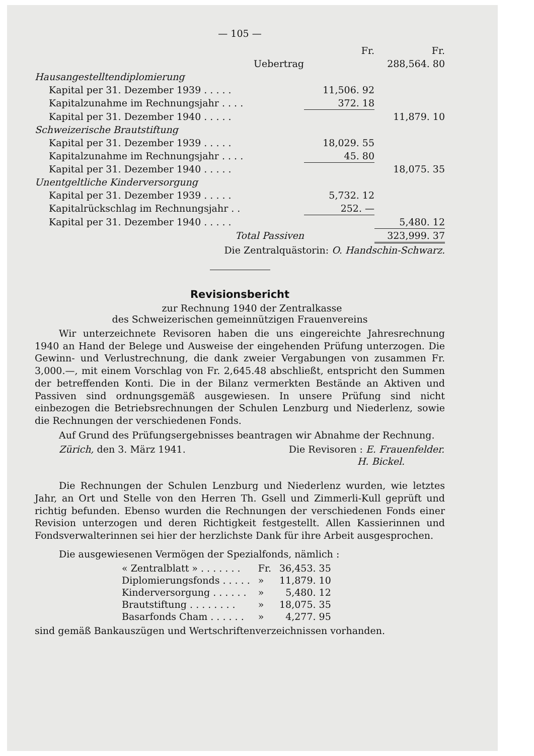— 105 —
| | Fr. | Fr. |
| Uebertrag | | 288,564. 80 |
| Hausangestelltendiplomierung | | |
| Kapital per 31. Dezember 1939 . . . . . | 11,506. 92 | |
| Kapitalzunahme im Rechnungsjahr . . . . | 372. 18 | |
| Kapital per 31. Dezember 1940 . . . . . | | 11,879. 10 |
| Schweizerische Brautstiftung | | |
| Kapital per 31. Dezember 1939 . . . . . | 18,029. 55 | |
| Kapitalzunahme im Rechnungsjahr . . . . | 45. 80 | |
| Kapital per 31. Dezember 1940 . . . . . | | 18,075. 35 |
| Unentgeltliche Kinderversorgung | | |
| Kapital per 31. Dezember 1939 . . . . . | 5,732. 12 | |
| Kapitalrückschlag im Rechnungsjahr . . | 252. — | |
| Kapital per 31. Dezember 1940 . . . . . | | 5,480. 12 |
| Total Passiven | | 323,999. 37 |
| Die Zentralquästorin: O. Handschin-Schwarz. | | |
Revisionsbericht
zur Rechnung 1940 der Zentralkasse
des Schweizerischen gemeinnützigen Frauenvereins
Wir unterzeichnete Revisoren haben die uns eingereichte Jahresrechnung 1940 an Hand der Belege und Ausweise der eingehenden Prüfung unterzogen. Die Gewinn- und Verlustrechnung, die dank zweier Vergabungen von zusammen Fr. 3,000.—, mit einem Vorschlag von Fr. 2,645.48 abschließt, entspricht den Summen der betreffenden Konti. Die in der Bilanz vermerkten Bestände an Aktiven und Passiven sind ordnungsgemäß ausgewiesen. In unsere Prüfung sind nicht einbezogen die Betriebsrechnungen der Schulen Lenzburg und Niederlenz, sowie die Rechnungen der verschiedenen Fonds.
Auf Grund des Prüfungsergebnisses beantragen wir Abnahme der Rechnung.
| Zürich, den 3. März 1941. | Die Revisoren : E. Frauenfelder. |
| | H. Bickel. |
Die Rechnungen der Schulen Lenzburg und Niederlenz wurden, wie letztes Jahr, an Ort und Stelle von den Herren Th. Gsell und Zimmerli-Kull geprüft und richtig befunden. Ebenso wurden die Rechnungen der verschiedenen Fonds einer Revision unterzogen und deren Richtigkeit festgestellt. Allen Kassierinnen und Fondsverwalterinnen sei hier der herzlichste Dank für ihre Arbeit ausgesprochen.
Die ausgewiesenen Vermögen der Spezialfonds, nämlich :
| « Zentralblatt » . . . . . . . | Fr. | 36,453. 35 |
| Diplomierungsfonds . . . . . | » | 11,879. 10 |
| Kinderversorgung . . . . . . | » | 5,480. 12 |
| Brautstiftung . . . . . . . . | » | 18,075. 35 |
| Basarfonds Cham . . . . . . | » | 4,277. 95 |
sind gemäß Bankauszügen und Wertschriftenverzeichnissen vorhanden.